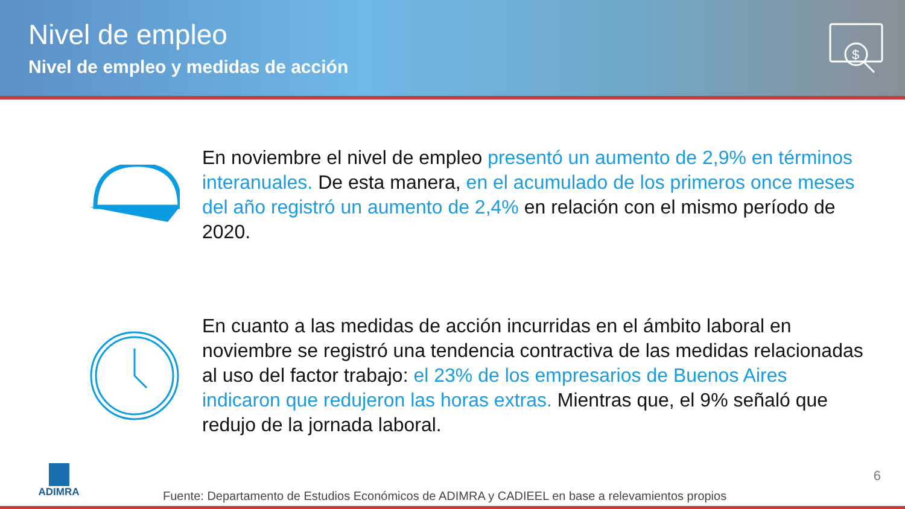Nivel de empleo
Nivel de empleo y medidas de acción
$
En noviembre el nivel de empleo presentó un aumento de 2,9% en términos interanuales. De esta manera, en el acumulado de los primeros once meses del año registró un aumento de 2,4% en relación con el mismo período de 2020.
En cuanto a las medidas de acción incurridas en el ámbito laboral en noviembre se registró una tendencia contractiva de las medidas relacionadas al uso del factor trabajo: el 23% de los empresarios de Buenos Aires indicaron que redujeron las horas extras. Mientras que, el 9% señaló que redujo de la jornada laboral.
ADIMRA
6
Fuente: Departamento de Estudios Económicos de ADIMRA y CADIEEL en base a relevamientos propios